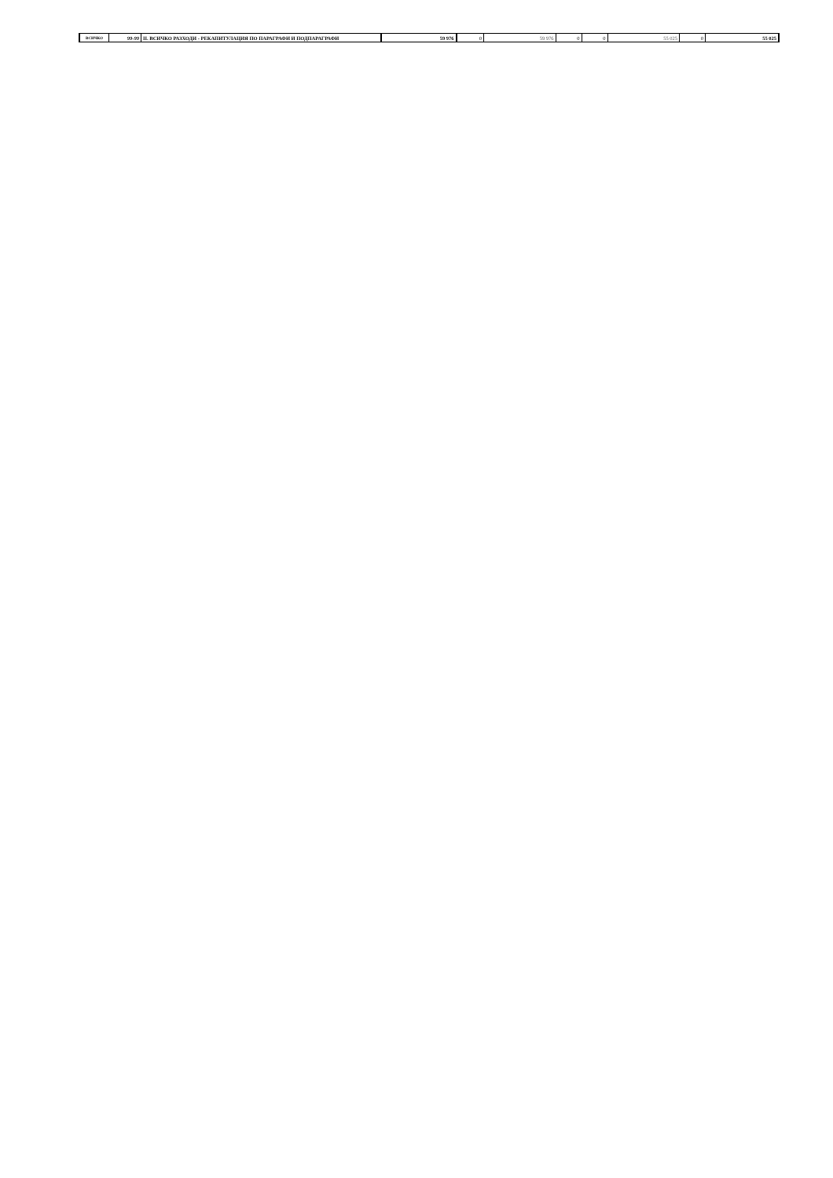| ВСИЧКО | 99-99 | II. ВСИЧКО РАЗХОДИ - РЕКАПИТУЛАЦИЯ ПО ПАРАГРАФИ И ПОДПАРАГРАФИ | 59 976 | 0 | 59 976 | 0 | 0 | 55 025 | 0 | 55 025 |